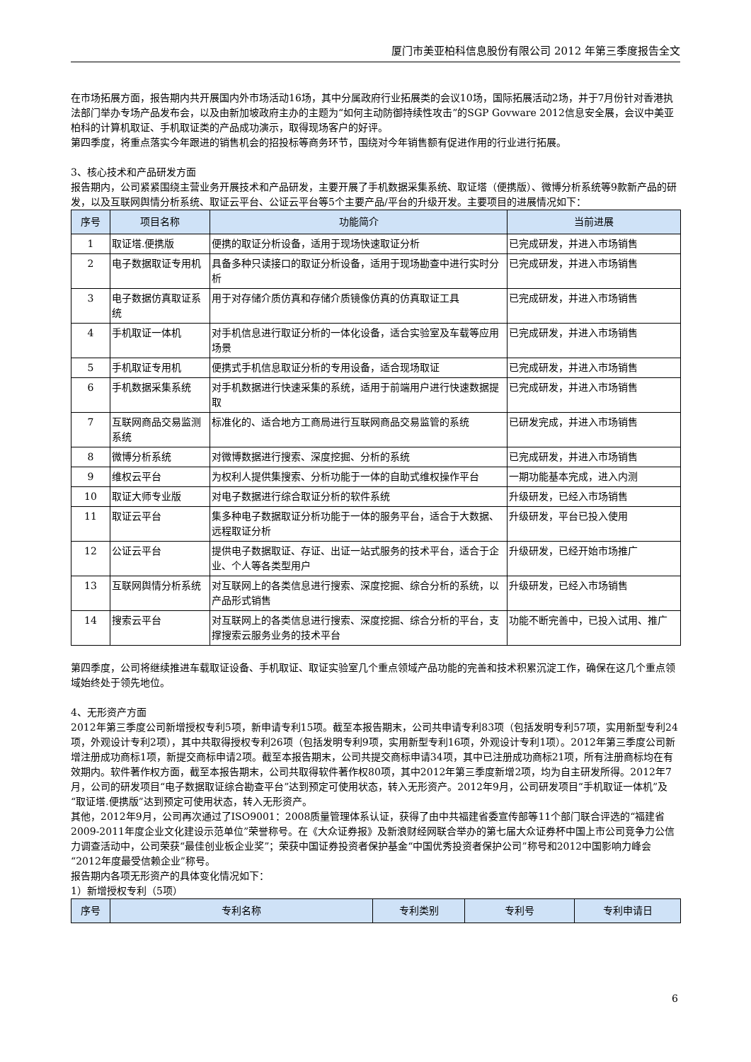厦门市美亚柏科信息股份有限公司 2012 年第三季度报告全文
在市场拓展方面，报告期内共开展国内外市场活动16场，其中分属政府行业拓展类的会议10场，国际拓展活动2场，并于7月份针对香港执法部门举办专场产品发布会，以及由新加坡政府主办的主题为“如何主动防御持续性攻击”的SGP Govware 2012信息安全展，会议中美亚柏科的计算机取证、手机取证类的产品成功演示，取得现场客户的好评。
第四季度，将重点落实今年跟进的销售机会的招投标等商务环节，围绕对今年销售额有促进作用的行业进行拓展。
3、核心技术和产品研发方面
报告期内，公司紧紧围绕主营业务开展技术和产品研发，主要开展了手机数据采集系统、取证塔（便携版）、微博分析系统等9款新产品的研发，以及互联网舆情分析系统、取证云平台、公证云平台等5个主要产品/平台的升级开发。主要项目的进展情况如下：
| 序号 | 项目名称 | 功能简介 | 当前进展 |
| --- | --- | --- | --- |
| 1 | 取证塔.便携版 | 便携的取证分析设备，适用于现场快速取证分析 | 已完成研发，并进入市场销售 |
| 2 | 电子数据取证专用机 | 具备多种只读接口的取证分析设备，适用于现场勘查中进行实时分析 | 已完成研发，并进入市场销售 |
| 3 | 电子数据仿真取证系统 | 用于对存储介质仿真和存储介质镜像仿真的仿真取证工具 | 已完成研发，并进入市场销售 |
| 4 | 手机取证一体机 | 对手机信息进行取证分析的一体化设备，适合实验室及车载等应用场景 | 已完成研发，并进入市场销售 |
| 5 | 手机取证专用机 | 便携式手机信息取证分析的专用设备，适合现场取证 | 已完成研发，并进入市场销售 |
| 6 | 手机数据采集系统 | 对手机数据进行快速采集的系统，适用于前端用户进行快速数据提取 | 已完成研发，并进入市场销售 |
| 7 | 互联网商品交易监测系统 | 标准化的、适合地方工商局进行互联网商品交易监管的系统 | 已研发完成，并进入市场销售 |
| 8 | 微博分析系统 | 对微博数据进行搜索、深度挖掘、分析的系统 | 已完成研发，并进入市场销售 |
| 9 | 维权云平台 | 为权利人提供集搜索、分析功能于一体的自助式维权操作平台 | 一期功能基本完成，进入内测 |
| 10 | 取证大师专业版 | 对电子数据进行综合取证分析的软件系统 | 升级研发，已经入市场销售 |
| 11 | 取证云平台 | 集多种电子数据取证分析功能于一体的服务平台，适合于大数据、远程取证分析 | 升级研发，平台已投入使用 |
| 12 | 公证云平台 | 提供电子数据取证、存证、出证一站式服务的技术平台，适合于企业、个人等各类型用户 | 升级研发，已经开始市场推广 |
| 13 | 互联网舆情分析系统 | 对互联网上的各类信息进行搜索、深度挖掘、综合分析的系统，以产品形式销售 | 升级研发，已经入市场销售 |
| 14 | 搜索云平台 | 对互联网上的各类信息进行搜索、深度挖掘、综合分析的平台，支撑搜索云服务业务的技术平台 | 功能不断完善中，已投入试用、推广 |
第四季度，公司将继续推进车载取证设备、手机取证、取证实验室几个重点领域产品功能的完善和技术积累沉淀工作，确保在这几个重点领域始终处于领先地位。
4、无形资产方面
2012年第三季度公司新增授权专利5项，新申请专利15项。截至本报告期末，公司共申请专利83项（包括发明专利57项，实用新型专利24项，外观设计专利2项），其中共取得授权专利26项（包括发明专利9项，实用新型专利16项，外观设计专利1项）。2012年第三季度公司新增注册成功商标1项，新提交商标申请2项。截至本报告期末，公司共提交商标申请34项，其中已注册成功商标21项，所有注册商标均在有效期内。软件著作权方面，截至本报告期末，公司共取得软件著作权80项，其中2012年第三季度新增2项，均为自主研发所得。2012年7月，公司的研发项目“电子数据取证综合勘查平台”达到预定可使用状态，转入无形资产。2012年9月，公司研发项目“手机取证一体机”及“取证塔.便携版”达到预定可使用状态，转入无形资产。
其他，2012年9月，公司再次通过了ISO9001：2008质量管理体系认证，获得了由中共福建省委宣传部等11个部门联合评选的“福建省2009-2011年度企业文化建设示范单位”荣誉称号。在《大众证券报》及新浪财经网联合举办的第七届大众证券杯中国上市公司竞争力公信力调查活动中，公司荣获“最佳创业板企业奖”；荣获中国证券投资者保护基金“中国优秀投资者保护公司”称号和2012中国影响力峰会“2012年度最受信赖企业”称号。
报告期内各项无形资产的具体变化情况如下：
1）新增授权专利（5项）
| 序号 | 专利名称 | 专利类别 | 专利号 | 专利申请日 |
| --- | --- | --- | --- | --- |
6